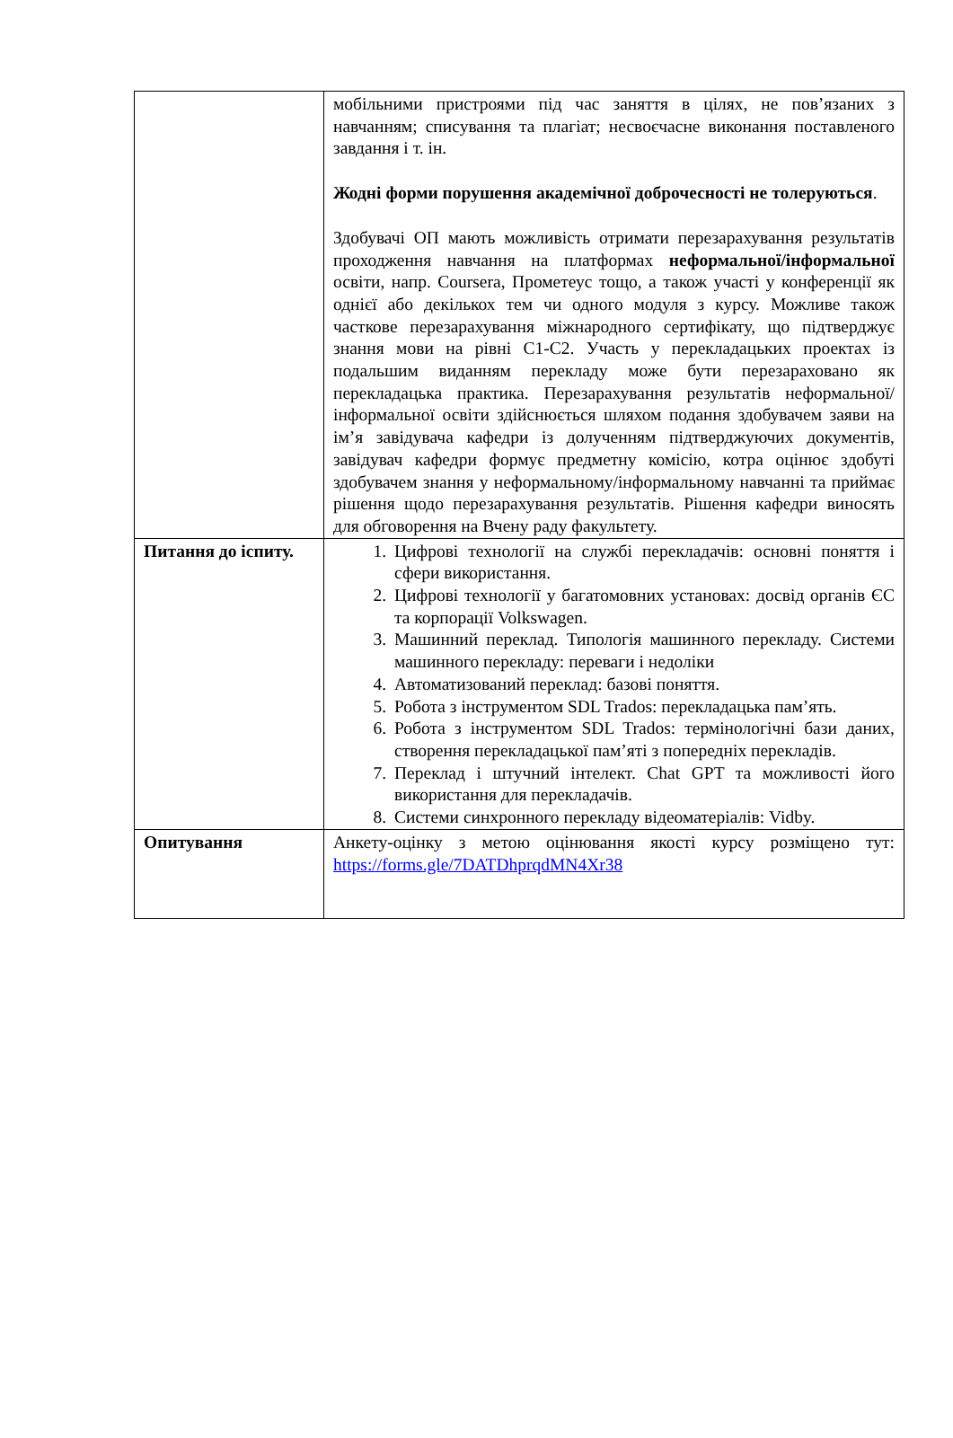| | мобільними пристроями під час заняття в цілях, не пов’язаних з навчанням; списування та плагіат; несвоєчасне виконання поставленого завдання і т. ін. Жодні форми порушення академічної доброчесності не толеруються . Здобувачі ОП мають можливість отримати перезарахування результатів проходження навчання на платформах неформальної/інформальної освіти, напр. Coursera, Прометеус тощо, а також участі у конференції як однієї або декількох тем чи одного модуля з курсу. Можливе також часткове перезарахування міжнародного сертифікату, що підтверджує знання мови на рівні C1-C2. Участь у перекладацьких проектах із подальшим виданням перекладу може бути перезараховано як перекладацька практика. Перезарахування результатів неформальної/інформальної освіти здійснюється шляхом подання здобувачем заяви на ім’я завідувача кафедри із долученням підтверджуючих документів, завідувач кафедри формує предметну комісію, котра оцінює здобуті здобувачем знання у неформальному/інформальному навчанні та приймає рішення щодо перезарахування результатів. Рішення кафедри виносять для обговорення на Вчену раду факультету. |
| Питання до іспиту. | 1. Цифрові технології на службі перекладачів: основні поняття і сфери використання. 2. Цифрові технології у багатомовних установах: досвід органів ЄС та корпорації Volkswagen. 3. Машинний переклад. Типологія машинного перекладу. Системи машинного перекладу: переваги і недоліки 4. Автоматизований переклад: базові поняття. 5. Робота з інструментом SDL Trados: перекладацька пам’ять. 6. Робота з інструментом SDL Trados: термінологічні бази даних, створення перекладацької пам’яті з попередніх перекладів. 7. Переклад і штучний інтелект. Chat GPT та можливості його використання для перекладачів. 8. Системи синхронного перекладу відеоматеріалів: Vidby. |
| Опитування | Анкету-оцінку з метою оцінювання якості курсу розміщено тут: https://forms.gle/7DATDhprqdMN4Xr38 |